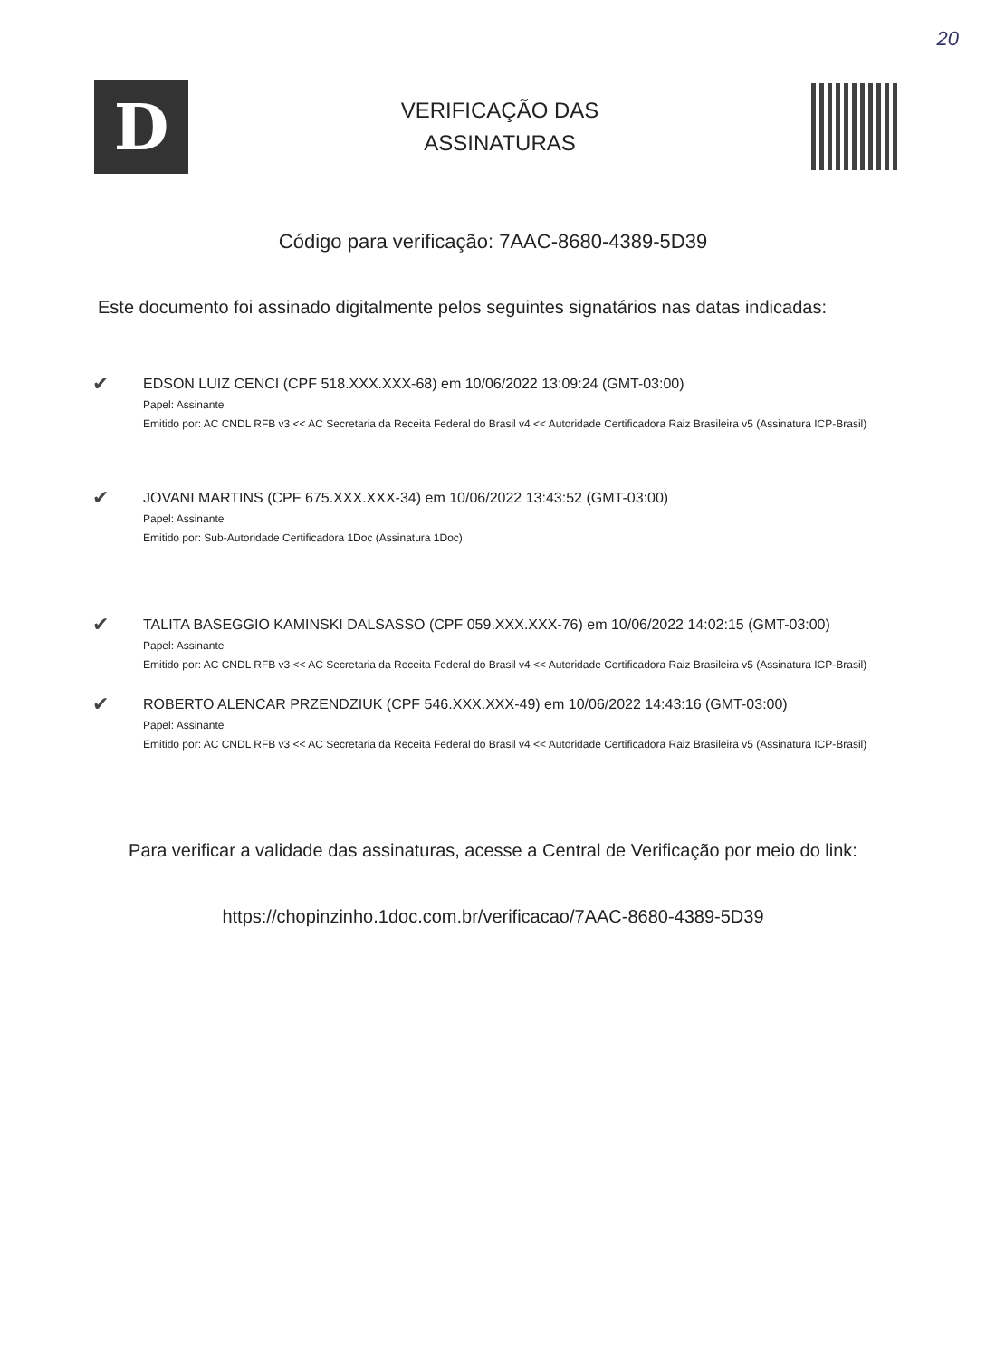20
D
VERIFICAÇÃO DAS
ASSINATURAS
Código para verificação: 7AAC-8680-4389-5D39
Este documento foi assinado digitalmente pelos seguintes signatários nas datas indicadas:
✔
EDSON LUIZ CENCI (CPF 518.XXX.XXX-68) em 10/06/2022 13:09:24 (GMT-03:00)
Papel: Assinante
Emitido por: AC CNDL RFB v3 << AC Secretaria da Receita Federal do Brasil v4 << Autoridade Certificadora Raiz Brasileira v5 (Assinatura ICP-Brasil)
✔
JOVANI MARTINS (CPF 675.XXX.XXX-34) em 10/06/2022 13:43:52 (GMT-03:00)
Papel: Assinante
Emitido por: Sub-Autoridade Certificadora 1Doc (Assinatura 1Doc)
✔
TALITA BASEGGIO KAMINSKI DALSASSO (CPF 059.XXX.XXX-76) em 10/06/2022 14:02:15 (GMT-03:00)
Papel: Assinante
Emitido por: AC CNDL RFB v3 << AC Secretaria da Receita Federal do Brasil v4 << Autoridade Certificadora Raiz Brasileira v5 (Assinatura ICP-Brasil)
✔
ROBERTO ALENCAR PRZENDZIUK (CPF 546.XXX.XXX-49) em 10/06/2022 14:43:16 (GMT-03:00)
Papel: Assinante
Emitido por: AC CNDL RFB v3 << AC Secretaria da Receita Federal do Brasil v4 << Autoridade Certificadora Raiz Brasileira v5 (Assinatura ICP-Brasil)
Para verificar a validade das assinaturas, acesse a Central de Verificação por meio do link:
https://chopinzinho.1doc.com.br/verificacao/7AAC-8680-4389-5D39